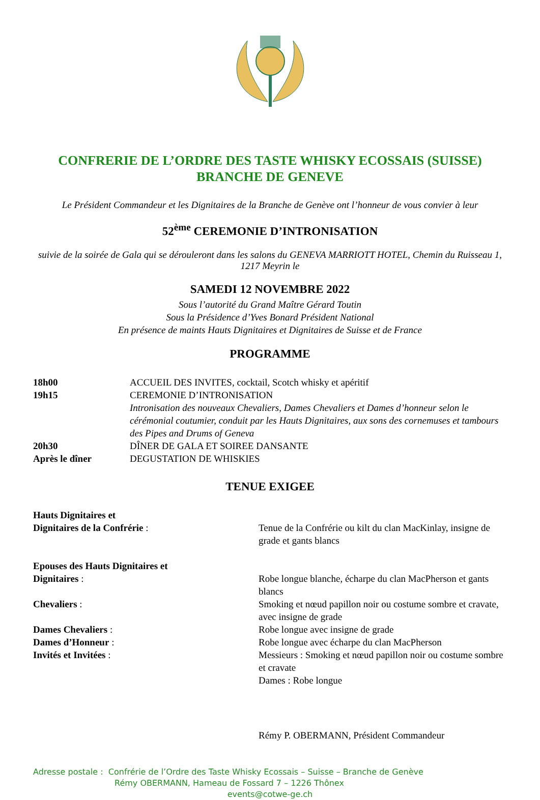CONFRERIE DE L’ORDRE DES TASTE WHISKY ECOSSAIS (SUISSE)
BRANCHE DE GENEVE
Le Président Commandeur et les Dignitaires de la Branche de Genève ont l’honneur de vous convier à leur
52<sup>ème</sup> CEREMONIE D’INTRONISATION
suivie de la soirée de Gala qui se dérouleront dans les salons du GENEVA MARRIOTT HOTEL, Chemin du Ruisseau 1, 1217 Meyrin le
SAMEDI 12 NOVEMBRE 2022
Sous l’autorité du Grand Maître Gérard Toutin
Sous la Présidence d’Yves Bonard Président National
En présence de maints Hauts Dignitaires et Dignitaires de Suisse et de France
PROGRAMME
18h00
ACCUEIL DES INVITES, cocktail, Scotch whisky et apéritif
19h15
CEREMONIE D’INTRONISATION
Intronisation des nouveaux Chevaliers, Dames Chevaliers et Dames d’honneur selon le cérémonial coutumier, conduit par les Hauts Dignitaires, aux sons des cornemuses et tambours des Pipes and Drums of Geneva
20h30
DÎNER DE GALA ET SOIREE DANSANTE
Après le dîner
DEGUSTATION DE WHISKIES
TENUE EXIGEE
Hauts Dignitaires et
Dignitaires de la Confrérie :
Tenue de la Confrérie ou kilt du clan MacKinlay, insigne de grade et gants blancs
Epouses des Hauts Dignitaires et
Dignitaires :
Robe longue blanche, écharpe du clan MacPherson et gants blancs
Chevaliers :
Smoking et nœud papillon noir ou costume sombre et cravate, avec insigne de grade
Dames Chevaliers :
Robe longue avec insigne de grade
Dames d’Honneur :
Robe longue avec écharpe du clan MacPherson
Invités et Invitées :
Messieurs : Smoking et nœud papillon noir ou costume sombre et cravate
Dames : Robe longue
Rémy P. OBERMANN, Président Commandeur
Adresse postale : Confrérie de l’Ordre des Taste Whisky Ecossais – Suisse – Branche de Genève
Rémy OBERMANN, Hameau de Fossard 7 – 1226 Thônex
events@cotwe-ge.ch